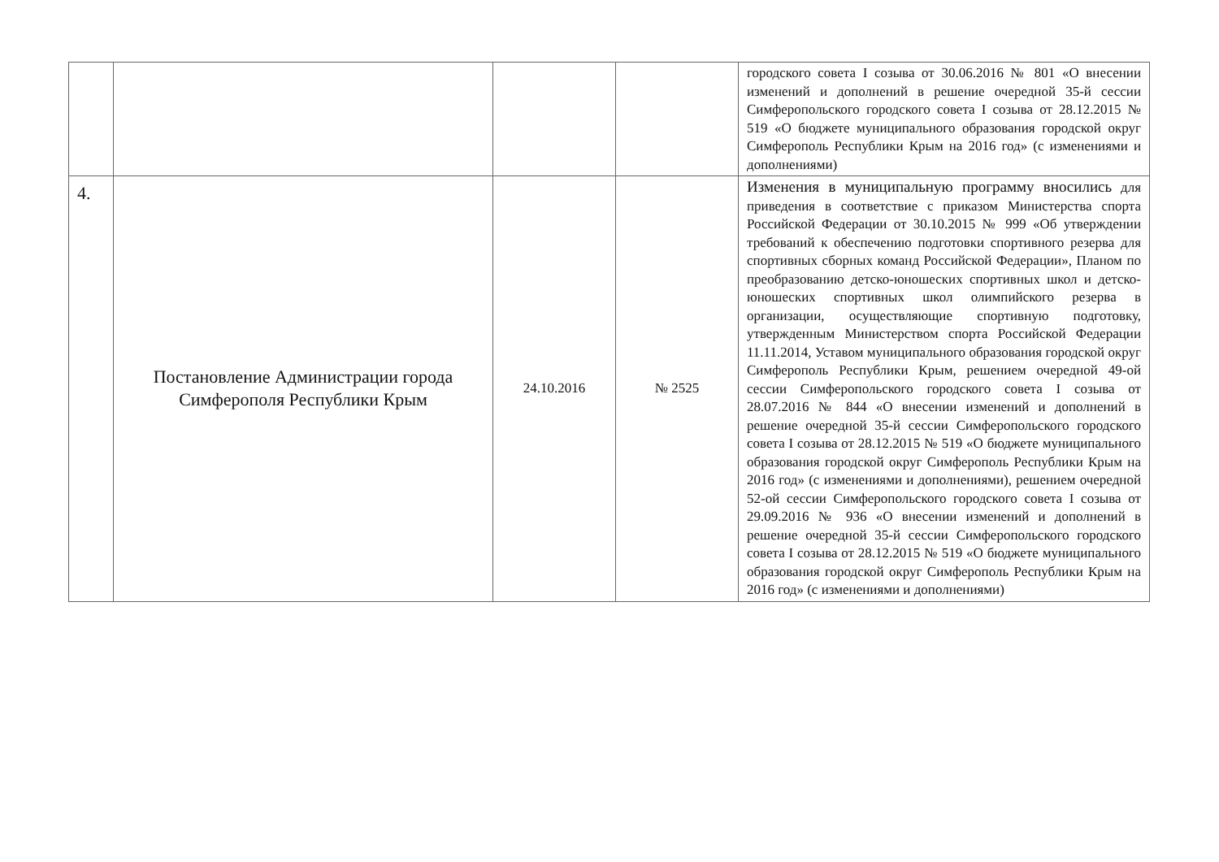| | | | | городского совета I созыва от 30.06.2016 № 801 «О внесении изменений и дополнений в решение очередной 35-й сессии Симферопольского городского совета I созыва от 28.12.2015 № 519 «О бюджете муниципального образования городской округ Симферополь Республики Крым на 2016 год» (с изменениями и дополнениями) |
| 4. | Постановление Администрации города Симферополя Республики Крым | 24.10.2016 | № 2525 | Изменения в муниципальную программу вносились для приведения в соответствие с приказом Министерства спорта Российской Федерации от 30.10.2015 № 999 «Об утверждении требований к обеспечению подготовки спортивного резерва для спортивных сборных команд Российской Федерации», Планом по преобразованию детско-юношеских спортивных школ и детско-юношеских спортивных школ олимпийского резерва в организации, осуществляющие спортивную подготовку, утвержденным Министерством спорта Российской Федерации 11.11.2014, Уставом муниципального образования городской округ Симферополь Республики Крым, решением очередной 49-ой сессии Симферопольского городского совета I созыва от 28.07.2016 № 844 «О внесении изменений и дополнений в решение очередной 35-й сессии Симферопольского городского совета I созыва от 28.12.2015 № 519 «О бюджете муниципального образования городской округ Симферополь Республики Крым на 2016 год» (с изменениями и дополнениями), решением очередной 52-ой сессии Симферопольского городского совета I созыва от 29.09.2016 № 936 «О внесении изменений и дополнений в решение очередной 35-й сессии Симферопольского городского совета I созыва от 28.12.2015 № 519 «О бюджете муниципального образования городской округ Симферополь Республики Крым на 2016 год» (с изменениями и дополнениями) |